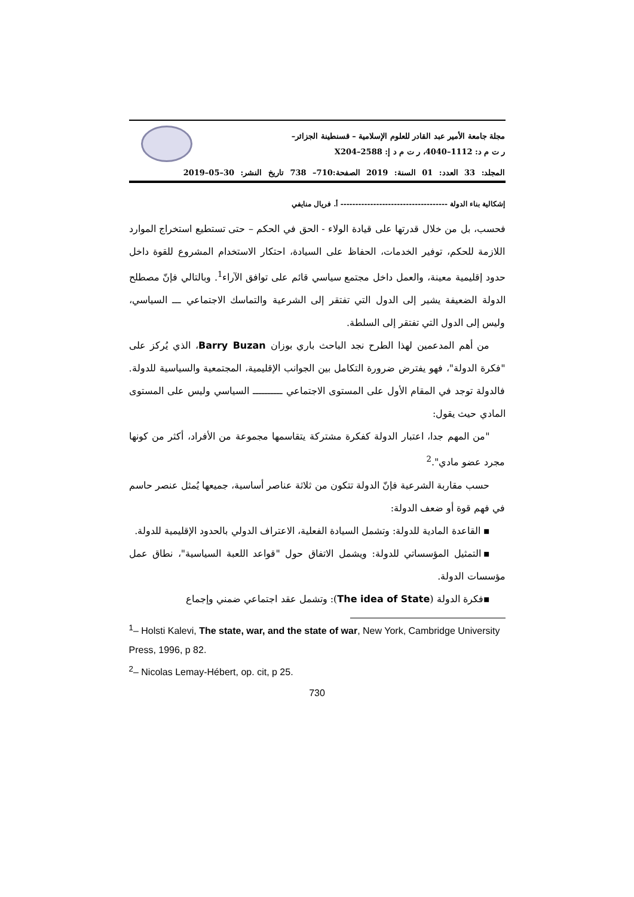مجلة جامعة الأمير عبد القادر للعلوم الإسلامية – قسنطينة الجزائر–
ر ت م د: 1112–4040، ر ت م د إ: 2588–X204
المجلد: 33 العدد: 01 السنة: 2019 الصفحة:710– 738 تاريخ النشر: 30–05–2019
إشكالية بناء الدولة ------------------------------------ أ. فريال منايفي
فحسب، بل من خلال قدرتها على قيادة الولاء - الحق في الحكم – حتى تستطيع استخراج الموارد اللازمة للحكم، توفير الخدمات، الحفاظ على السيادة، احتكار الاستخدام المشروع للقوة داخل حدود إقليمية معينة، والعمل داخل مجتمع سياسي قائم على توافق الآراء<sup>1</sup>. وبالتالي فإنّ مصطلح الدولة الضعيفة يشير إلى الدول التي تفتقر إلى الشرعية والتماسك الاجتماعي ـــ السياسي، وليس إلى الدول التي تفتقر إلى السلطة.
من أهم المدعمين لهذا الطرح نجد الباحث باري بوزان Barry Buzan، الذي يُركز على "فكرة الدولة"، فهو يفترض ضرورة التكامل بين الجوانب الإقليمية، المجتمعية والسياسية للدولة. فالدولة توجد في المقام الأول على المستوى الاجتماعي ــــــــــ السياسي وليس على المستوى المادي حيث يقول:
"من المهم جدا، اعتبار الدولة كفكرة مشتركة يتقاسمها مجموعة من الأفراد، أكثر من كونها مجرد عضو مادي".<sup>2</sup>
حسب مقاربة الشرعية فإنّ الدولة تتكون من ثلاثة عناصر أساسية، جميعها يُمثل عنصر حاسم في فهم قوة أو ضعف الدولة:
▪ القاعدة المادية للدولة: وتشمل السيادة الفعلية، الاعتراف الدولي بالحدود الإقليمية للدولة.
▪التمثيل المؤسساتي للدولة: ويشمل الاتفاق حول "قواعد اللعبة السياسية"، نطاق عمل مؤسسات الدولة.
▪فكرة الدولة (The idea of State): وتشمل عقد اجتماعي ضمني وإجماع
<sup>1</sup>– Holsti Kalevi, The state, war, and the state of war, New York, Cambridge University Press, 1996, p 82.
<sup>2</sup>– Nicolas Lemay-Hébert, op. cit, p 25.
730